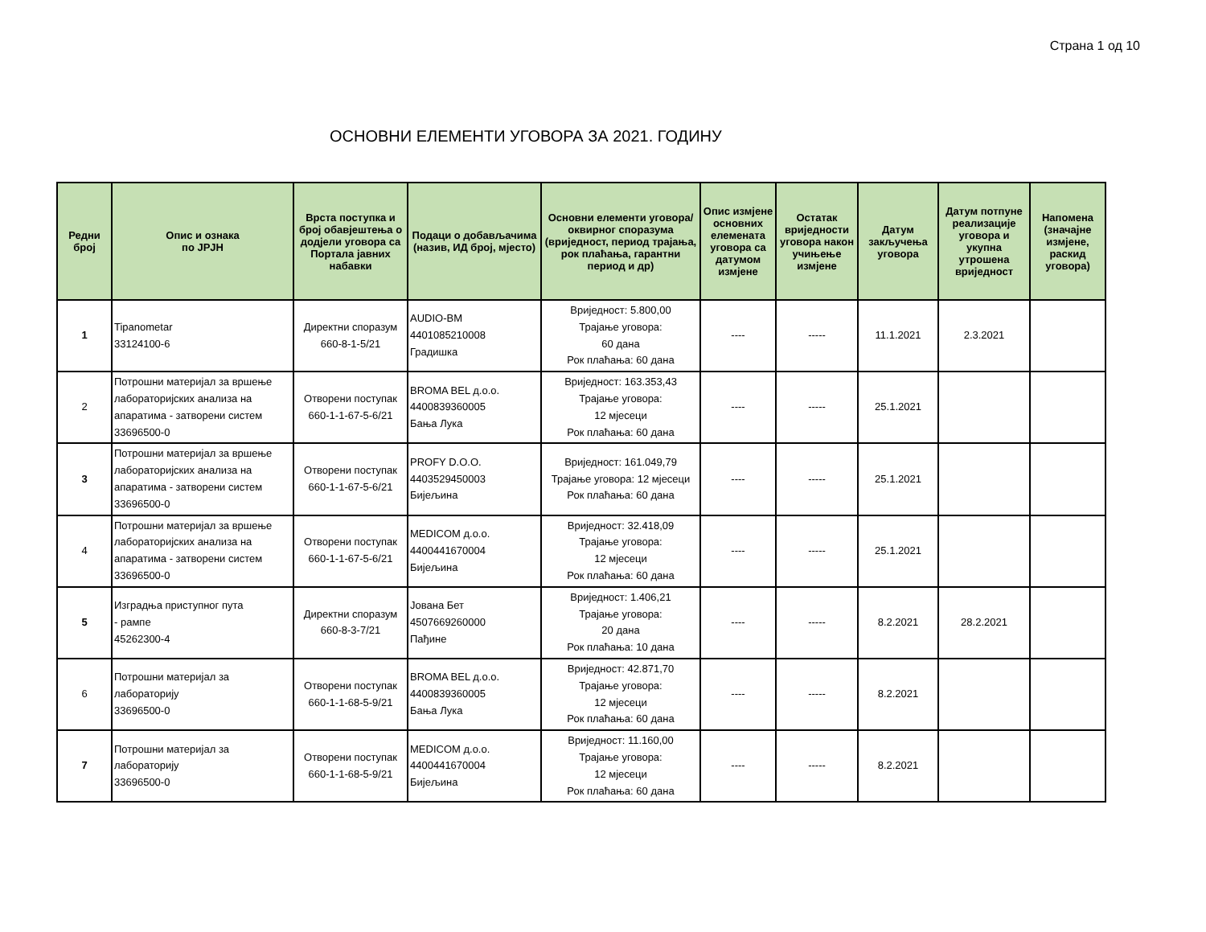Страна 1 од 10
ОСНОВНИ ЕЛЕМЕНТИ УГОВОРА ЗА 2021. ГОДИНУ
| Редни број | Опис и ознака по ЈРЈН | Врста поступка и број обавјештења о додјели уговора са Портала јавних набавки | Подаци о добављачима (назив, ИД број, мјесто) | Основни елементи уговора/оквирног споразума (вриједност, период трајања, рок плаћања, гарантни период и др) | Опис измјене основних елемената уговора са датумом измјене | Остатак вриједности уговора након учињење измјене | Датум закључења уговора | Датум потпуне реализације уговора и укупна утрошена вриједност | Напомена (значајне измјене, раскид уговора) |
| --- | --- | --- | --- | --- | --- | --- | --- | --- | --- |
| 1 | Tipanometar 33124100-6 | Директни споразум 660-8-1-5/21 | AUDIO-BM 4401085210008 Градишка | Вриједност: 5.800,00 Трајање уговора: 60 дана Рок плаћања: 60 дана | ---- | ----- | 11.1.2021 | 2.3.2021 | |
| 2 | Потрошни материјал за вршење лабораторијских анализа на апаратима - затворени систем 33696500-0 | Отворени поступак 660-1-1-67-5-6/21 | BROMA BEL д.о.о. 4400839360005 Бања Лука | Вриједност: 163.353,43 Трајање уговора: 12 мјесеци Рок плаћања: 60 дана | ---- | ----- | 25.1.2021 | | |
| 3 | Потрошни материјал за вршење лабораторијских анализа на апаратима - затворени систем 33696500-0 | Отворени поступак 660-1-1-67-5-6/21 | PROFY D.O.O. 4403529450003 Бијељина | Вриједност: 161.049,79 Трајање уговора: 12 мјесеци Рок плаћања: 60 дана | ---- | ----- | 25.1.2021 | | |
| 4 | Потрошни материјал за вршење лабораторијских анализа на апаратима - затворени систем 33696500-0 | Отворени поступак 660-1-1-67-5-6/21 | MEDICOM д.о.о. 4400441670004 Бијељина | Вриједност: 32.418,09 Трајање уговора: 12 мјесеци Рок плаћања: 60 дана | ---- | ----- | 25.1.2021 | | |
| 5 | Изградња приступног пута - рампе 45262300-4 | Директни споразум 660-8-3-7/21 | Јована Бет 4507669260000 Пађине | Вриједност: 1.406,21 Трајање уговора: 20 дана Рок плаћања: 10 дана | ---- | ----- | 8.2.2021 | 28.2.2021 | |
| 6 | Потрошни материјал за лабораторију 33696500-0 | Отворени поступак 660-1-1-68-5-9/21 | BROMA BEL д.о.о. 4400839360005 Бања Лука | Вриједност: 42.871,70 Трајање уговора: 12 мјесеци Рок плаћања: 60 дана | ---- | ----- | 8.2.2021 | | |
| 7 | Потрошни материјал за лабораторију 33696500-0 | Отворени поступак 660-1-1-68-5-9/21 | MEDICOM д.о.о. 4400441670004 Бијељина | Вриједност: 11.160,00 Трајање уговора: 12 мјесеци Рок плаћања: 60 дана | ---- | ----- | 8.2.2021 | | |